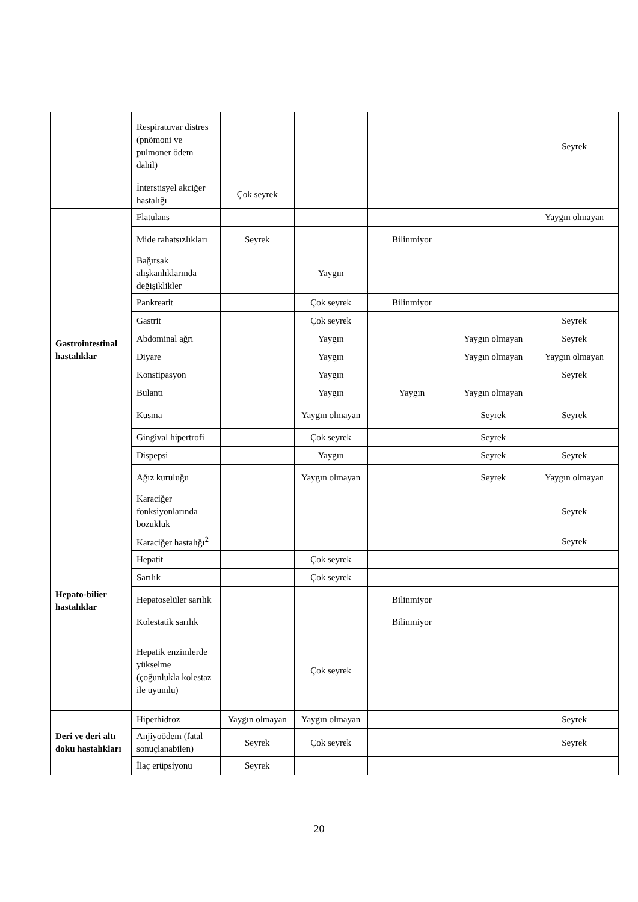| | Respiratuvar distres (pnömoni ve pulmoner ödem dahil) | | | | | Seyrek |
| | İnterstisyel akciğer hastalığı | Çok seyrek | | | | |
| Gastrointestinal hastalıklar | Flatulans | | | | | Yaygın olmayan |
| | Mide rahatsızlıkları | Seyrek | | Bilinmiyor | | |
| | Bağırsak alışkanlıklarında değişiklikler | | Yaygın | | | |
| | Pankreatit | | Çok seyrek | Bilinmiyor | | |
| | Gastrit | | Çok seyrek | | | Seyrek |
| | Abdominal ağrı | | Yaygın | | Yaygın olmayan | Seyrek |
| | Diyare | | Yaygın | | Yaygın olmayan | Yaygın olmayan |
| | Konstipasyon | | Yaygın | | | Seyrek |
| | Bulantı | | Yaygın | Yaygın | Yaygın olmayan | |
| | Kusma | | Yaygın olmayan | | Seyrek | Seyrek |
| | Gingival hipertrofi | | Çok seyrek | | Seyrek | |
| | Dispepsi | | Yaygın | | Seyrek | Seyrek |
| | Ağız kuruluğu | | Yaygın olmayan | | Seyrek | Yaygın olmayan |
| Hepato-bilier hastalıklar | Karaciğer fonksiyonlarında bozukluk | | | | | Seyrek |
| | Karaciğer hastalığı<sup>2</sup> | | | | | Seyrek |
| | Hepatit | | Çok seyrek | | | |
| | Sarılık | | Çok seyrek | | | |
| | Hepatoselüler sarılık | | | Bilinmiyor | | |
| | Kolestatik sarılık | | | Bilinmiyor | | |
| | Hepatik enzimlerde yükselme (çoğunlukla kolestaz ile uyumlu) | | Çok seyrek | | | |
| Deri ve deri altı doku hastalıkları | Hiperhidroz | Yaygın olmayan | Yaygın olmayan | | | Seyrek |
| | Anjiyoödem (fatal sonuçlanabilen) | Seyrek | Çok seyrek | | | Seyrek |
| | İlaç erüpsiyonu | Seyrek | | | | |
20